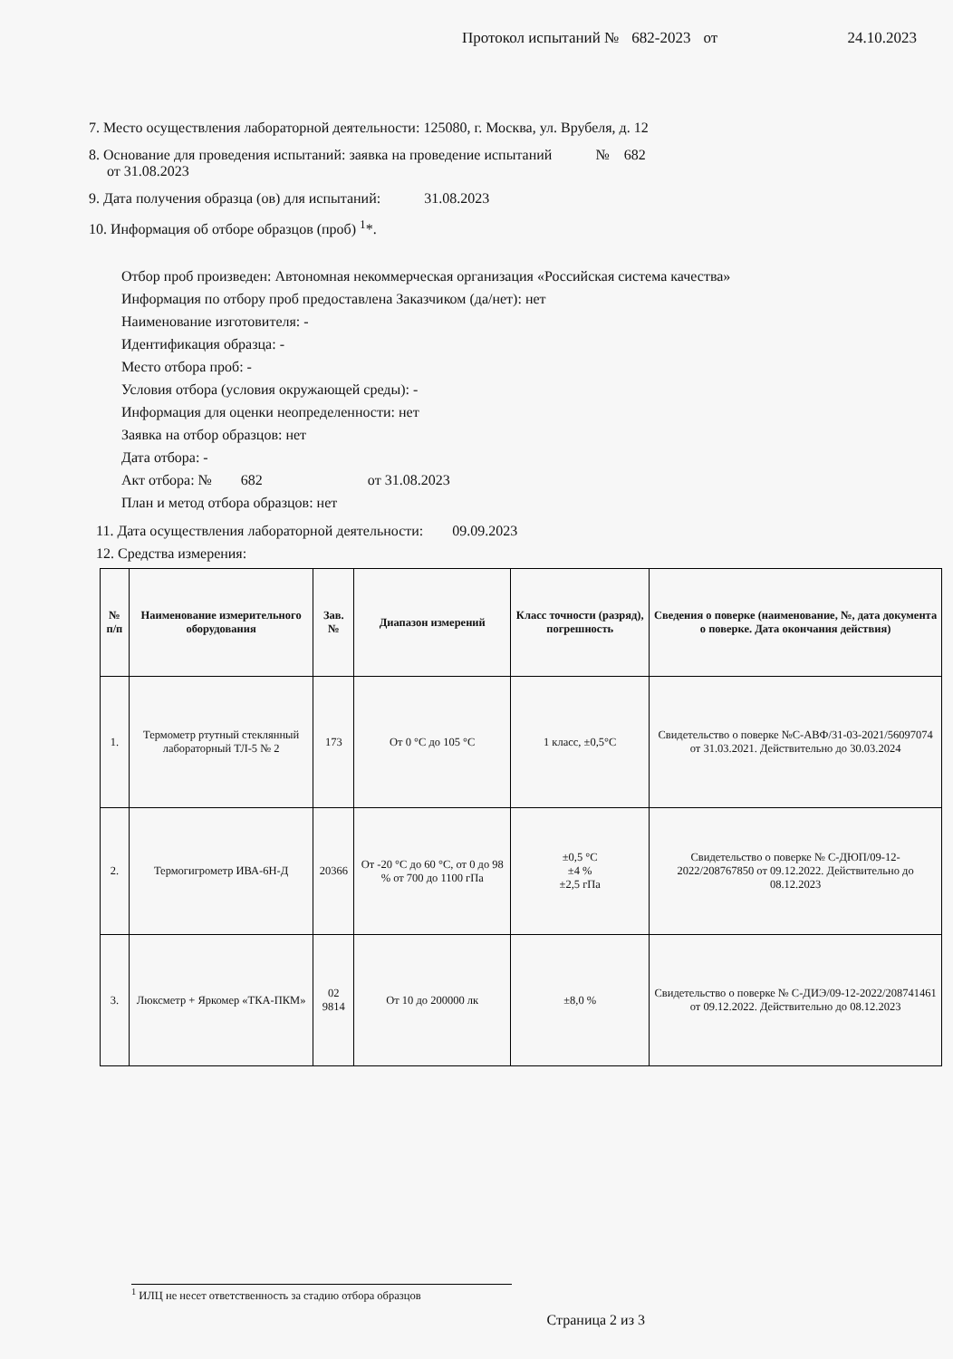Протокол испытаний № 682-2023 от 24.10.2023
7. Место осуществления лабораторной деятельности: 125080, г. Москва, ул. Врубеля, д. 12
8. Основание для проведения испытаний: заявка на проведение испытаний № 682
от 31.08.2023
9. Дата получения образца (ов) для испытаний: 31.08.2023
10. Информация об отборе образцов (проб) <sup>1</sup>*.
Отбор проб произведен: Автономная некоммерческая организация «Российская система качества»
Информация по отбору проб предоставлена Заказчиком (да/нет): нет
Наименование изготовителя: -
Идентификация образца: -
Место отбора проб: -
Условия отбора (условия окружающей среды): -
Информация для оценки неопределенности: нет
Заявка на отбор образцов: нет
Дата отбора: -
Акт отбора: № 682 от 31.08.2023
План и метод отбора образцов: нет
11. Дата осуществления лабораторной деятельности: 09.09.2023
12. Средства измерения:
| № п/п | Наименование измерительного оборудования | Зав. № | Диапазон измерений | Класс точности (разряд), погрешность | Сведения о поверке (наименование, №, дата документа о поверке. Дата окончания действия) |
| --- | --- | --- | --- | --- | --- |
| 1. | Термометр ртутный стеклянный лабораторный ТЛ-5 № 2 | 173 | От 0 °С до 105 °С | 1 класс, ±0,5°С | Свидетельство о поверке №С-АВФ/31-03-2021/56097074 от 31.03.2021. Действительно до 30.03.2024 |
| 2. | Термогигрометр ИВА-6Н-Д | 20366 | От -20 °С до 60 °С, от 0 до 98 % от 700 до 1100 гПа | ±0,5 °С ±4 % ±2,5 гПа | Свидетельство о поверке № С-ДЮП/09-12-2022/208767850 от 09.12.2022. Действительно до 08.12.2023 |
| 3. | Люксметр + Яркомер «ТКА-ПКМ» | 02 9814 | От 10 до 200000 лк | ±8,0 % | Свидетельство о поверке № С-ДИЭ/09-12-2022/208741461 от 09.12.2022. Действительно до 08.12.2023 |
<sup>1</sup> ИЛЦ не несет ответственность за стадию отбора образцов
Страница 2 из 3